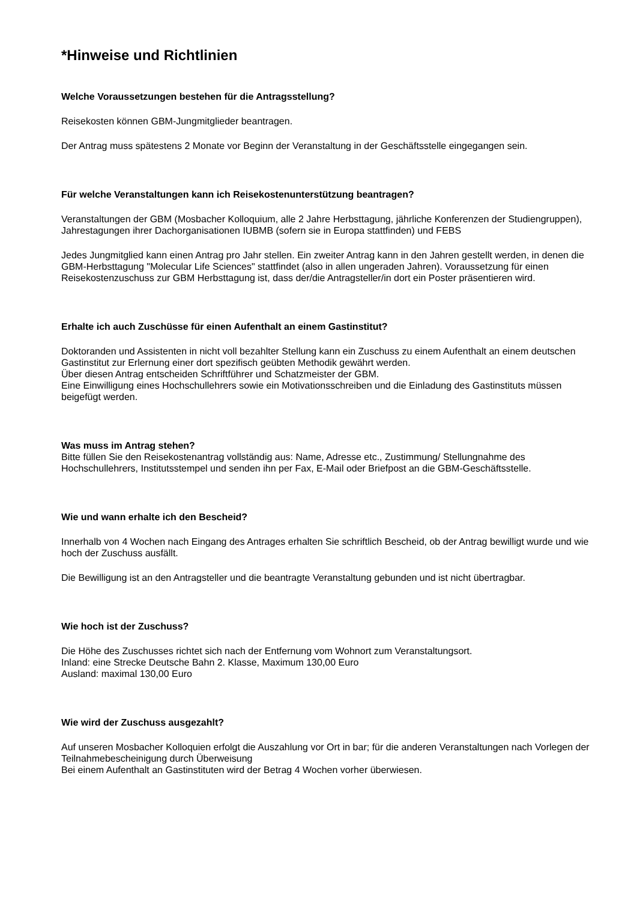*Hinweise und Richtlinien
Welche Voraussetzungen bestehen für die Antragsstellung?
Reisekosten können GBM-Jungmitglieder beantragen.
Der Antrag muss spätestens 2 Monate vor Beginn der Veranstaltung in der Geschäftsstelle eingegangen sein.
Für welche Veranstaltungen kann ich Reisekostenunterstützung beantragen?
Veranstaltungen der GBM (Mosbacher Kolloquium, alle 2 Jahre Herbsttagung, jährliche Konferenzen der Studiengruppen), Jahrestagungen ihrer Dachorganisationen IUBMB (sofern sie in Europa stattfinden) und FEBS
Jedes Jungmitglied kann einen Antrag pro Jahr stellen. Ein zweiter Antrag kann in den Jahren gestellt werden, in denen die GBM-Herbsttagung "Molecular Life Sciences" stattfindet (also in allen ungeraden Jahren). Voraussetzung für einen Reisekostenzuschuss zur GBM Herbsttagung ist, dass der/die Antragsteller/in dort ein Poster präsentieren wird.
Erhalte ich auch Zuschüsse für einen Aufenthalt an einem Gastinstitut?
Doktoranden und Assistenten in nicht voll bezahlter Stellung kann ein Zuschuss zu einem Aufenthalt an einem deutschen Gastinstitut zur Erlernung einer dort spezifisch geübten Methodik gewährt werden.
Über diesen Antrag entscheiden Schriftführer und Schatzmeister der GBM.
Eine Einwilligung eines Hochschullehrers sowie ein Motivationsschreiben und die Einladung des Gastinstituts müssen beigefügt werden.
Was muss im Antrag stehen?
Bitte füllen Sie den Reisekostenantrag vollständig aus: Name, Adresse etc., Zustimmung/ Stellungnahme des Hochschullehrers, Institutsstempel und senden ihn per Fax, E-Mail oder Briefpost an die GBM-Geschäftsstelle.
Wie und wann erhalte ich den Bescheid?
Innerhalb von 4 Wochen nach Eingang des Antrages erhalten Sie schriftlich Bescheid, ob der Antrag bewilligt wurde und wie hoch der Zuschuss ausfällt.
Die Bewilligung ist an den Antragsteller und die beantragte Veranstaltung gebunden und ist nicht übertragbar.
Wie hoch ist der Zuschuss?
Die Höhe des Zuschusses richtet sich nach der Entfernung vom Wohnort zum Veranstaltungsort.
Inland: eine Strecke Deutsche Bahn 2. Klasse, Maximum 130,00 Euro
Ausland: maximal 130,00 Euro
Wie wird der Zuschuss ausgezahlt?
Auf unseren Mosbacher Kolloquien erfolgt die Auszahlung vor Ort in bar; für die anderen Veranstaltungen nach Vorlegen der Teilnahmebescheinigung durch Überweisung
Bei einem Aufenthalt an Gastinstituten wird der Betrag 4 Wochen vorher überwiesen.